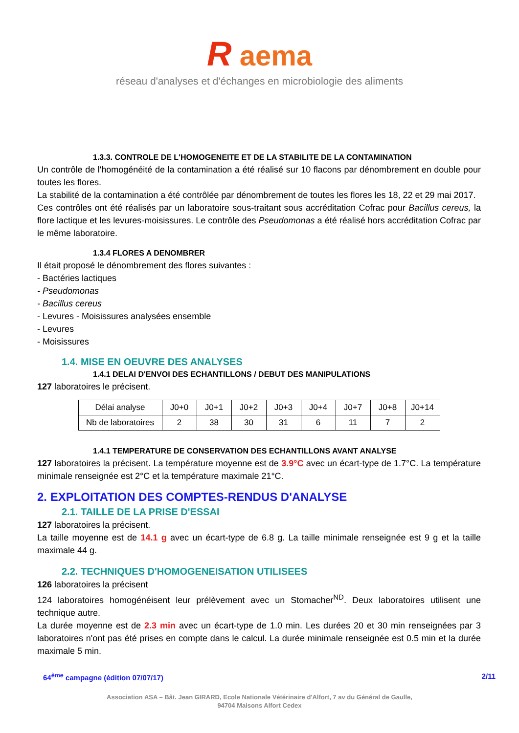R aema
réseau d'analyses et d'échanges en microbiologie des aliments
1.3.3. CONTROLE DE L'HOMOGENEITE ET DE LA STABILITE DE LA CONTAMINATION
Un contrôle de l'homogénéité de la contamination a été réalisé sur 10 flacons par dénombrement en double pour toutes les flores.
La stabilité de la contamination a été contrôlée par dénombrement de toutes les flores les 18, 22 et 29 mai 2017.
Ces contrôles ont été réalisés par un laboratoire sous-traitant sous accréditation Cofrac pour Bacillus cereus, la flore lactique et les levures-moisissures. Le contrôle des Pseudomonas a été réalisé hors accréditation Cofrac par le même laboratoire.
1.3.4 FLORES A DENOMBRER
Il était proposé le dénombrement des flores suivantes :
- Bactéries lactiques
- Pseudomonas
- Bacillus cereus
- Levures - Moisissures analysées ensemble
- Levures
- Moisissures
1.4. MISE EN OEUVRE DES ANALYSES
1.4.1 DELAI D'ENVOI DES ECHANTILLONS / DEBUT DES MANIPULATIONS
127 laboratoires le précisent.
| Délai analyse | J0+0 | J0+1 | J0+2 | J0+3 | J0+4 | J0+7 | J0+8 | J0+14 |
| Nb de laboratoires | 2 | 38 | 30 | 31 | 6 | 11 | 7 | 2 |
1.4.1 TEMPERATURE DE CONSERVATION DES ECHANTILLONS AVANT ANALYSE
127 laboratoires la précisent. La température moyenne est de 3.9°C avec un écart-type de 1.7°C. La température minimale renseignée est 2°C et la température maximale 21°C.
2. EXPLOITATION DES COMPTES-RENDUS D'ANALYSE
2.1. TAILLE DE LA PRISE D'ESSAI
127 laboratoires la précisent.
La taille moyenne est de 14.1 g avec un écart-type de 6.8 g. La taille minimale renseignée est 9 g et la taille maximale 44 g.
2.2. TECHNIQUES D'HOMOGENEISATION UTILISEES
126 laboratoires la précisent
124 laboratoires homogénéisent leur prélèvement avec un Stomacher<sup>ND</sup>. Deux laboratoires utilisent une technique autre.
La durée moyenne est de 2.3 min avec un écart-type de 1.0 min. Les durées 20 et 30 min renseignées par 3 laboratoires n'ont pas été prises en compte dans le calcul. La durée minimale renseignée est 0.5 min et la durée maximale 5 min.
64<sup>ème</sup> campagne (édition 07/07/17) 2/11
Association ASA – Bât. Jean GIRARD, Ecole Nationale Vétérinaire d'Alfort, 7 av du Général de Gaulle,
94704 Maisons Alfort Cedex